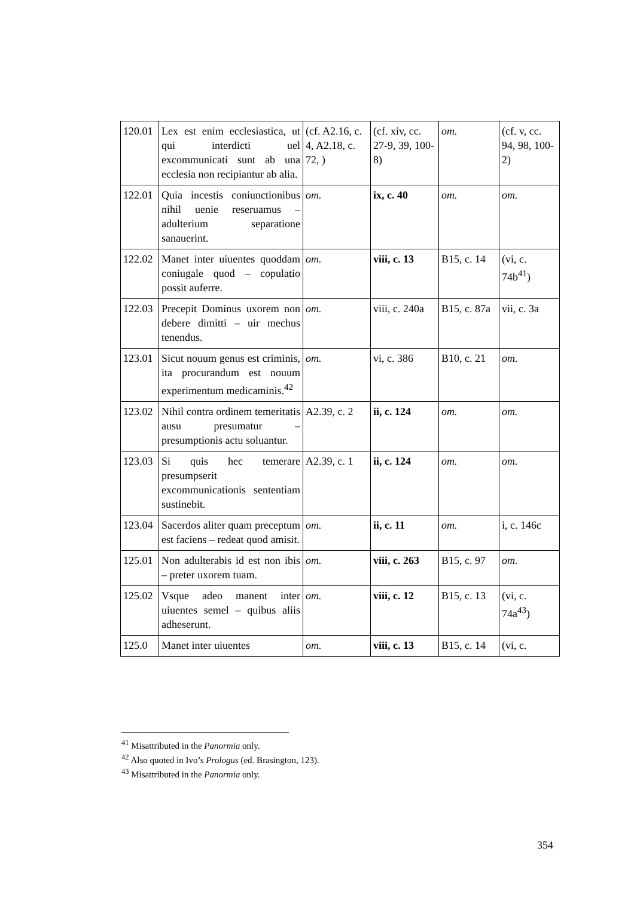| 120.01 | Lex est enim ecclesiastica, ut qui interdicti uel excommunicati sunt ab una ecclesia non recipiantur ab alia. | (cf. A2.16, c. 4, A2.18, c. 72, ) | (cf. xiv, cc. 27-9, 39, 100-8) | om. | (cf. v, cc. 94, 98, 100-2) |
| 122.01 | Quia incestis coniunctionibus nihil uenie reseruamus – adulterium separatione sanauerint. | om. | ix, c. 40 | om. | om. |
| 122.02 | Manet inter uiuentes quoddam coniugale quod – copulatio possit auferre. | om. | viii, c. 13 | B15, c. 14 | (vi, c. 74b<sup>41</sup>) |
| 122.03 | Precepit Dominus uxorem non debere dimitti – uir mechus tenendus. | om. | viii, c. 240a | B15, c. 87a | vii, c. 3a |
| 123.01 | Sicut nouum genus est criminis, ita procurandum est nouum experimentum medicaminis.<sup>42</sup> | om. | vi, c. 386 | B10, c. 21 | om. |
| 123.02 | Nihil contra ordinem temeritatis ausu presumatur – presumptionis actu soluantur. | A2.39, c. 2 | ii, c. 124 | om. | om. |
| 123.03 | Si quis hec temerare presumpserit excommunicationis sententiam sustinebit. | A2.39, c. 1 | ii, c. 124 | om. | om. |
| 123.04 | Sacerdos aliter quam preceptum est faciens – redeat quod amisit. | om. | ii, c. 11 | om. | i, c. 146c |
| 125.01 | Non adulterabis id est non ibis – preter uxorem tuam. | om. | viii, c. 263 | B15, c. 97 | om. |
| 125.02 | Vsque adeo manent inter uiuentes semel – quibus aliis adheserunt. | om. | viii, c. 12 | B15, c. 13 | (vi, c. 74a<sup>43</sup>) |
| 125.0 | Manet inter uiuentes | om. | viii, c. 13 | B15, c. 14 | (vi, c. |
<sup>41</sup> Misattributed in the Panormia only.
<sup>42</sup> Also quoted in Ivo’s Prologus (ed. Brasington, 123).
<sup>43</sup> Misattributed in the Panormia only.
354